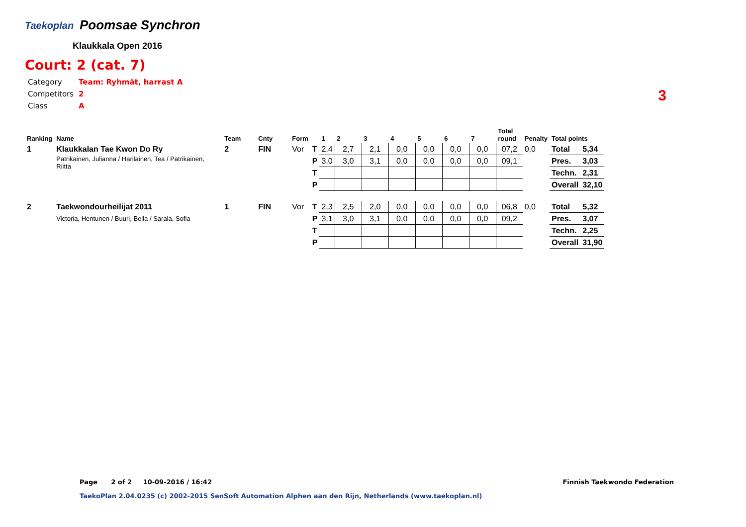Taekoplan
Poomsae Synchron
Klaukkala Open 2016
Court: 2 (cat. 7)
| Category | Team: Ryhmät, harrast A |
| Competitors | 2 |
| Class | A |
3
| Ranking | Name | Team | Cnty | Form | | 1 | 2 | 3 | 4 | 5 | 6 | 7 | Total round | Penalty | Total points | |
| --- | --- | --- | --- | --- | --- | --- | --- | --- | --- | --- | --- | --- | --- | --- | --- | --- |
| 1 | Klaukkalan Tae Kwon Do Ry | 2 | FIN | Vor | T | 2,4 | 2,7 | 2,1 | 0,0 | 0,0 | 0,0 | 0,0 | 07,2 | 0,0 | Total | 5,34 |
| | Patrikainen, Julianna / Harilainen, Tea / Patrikainen, Riitta | | | | P | 3,0 | 3,0 | 3,1 | 0,0 | 0,0 | 0,0 | 0,0 | 09,1 | | Pres. | 3,03 |
| | | | | | T | | | | | | | | | | Techn. | 2,31 |
| | | | | | P | | | | | | | | | | Overall | 32,10 |
| 2 | Taekwondourheilijat 2011 | 1 | FIN | Vor | T | 2,3 | 2,5 | 2,0 | 0,0 | 0,0 | 0,0 | 0,0 | 06,8 | 0,0 | Total | 5,32 |
| | Victoria, Hentunen / Buuri, Bella / Sarala, Sofia | | | | P | 3,1 | 3,0 | 3,1 | 0,0 | 0,0 | 0,0 | 0,0 | 09,2 | | Pres. | 3,07 |
| | | | | | T | | | | | | | | | | Techn. | 2,25 |
| | | | | | P | | | | | | | | | | Overall | 31,90 |
Page 2 of 2 10-09-2016 / 16:42
Finnish Taekwondo Federation
TaekoPlan 2.04.0235 (c) 2002-2015 SenSoft Automation Alphen aan den Rijn, Netherlands (www.taekoplan.nl)